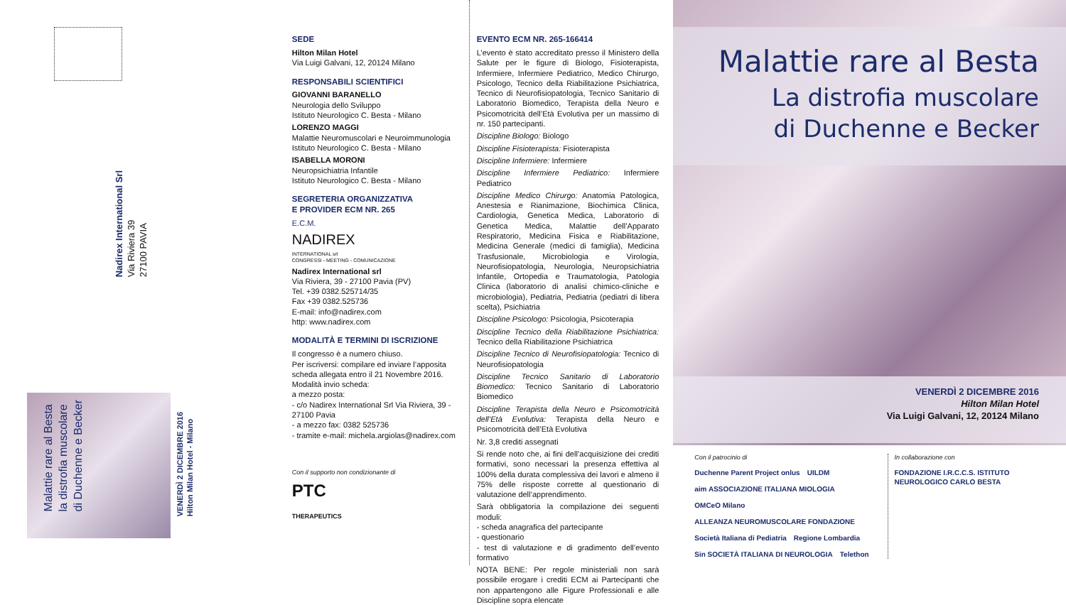Nadirex International Srl
Via Riviera 39
27100 PAVIA
Malattie rare al Besta
la distrofia muscolare
di Duchenne e Becker
VENERDÌ 2 DICEMBRE 2016
Hilton Milan Hotel - Milano
SEDE
Hilton Milan Hotel
Via Luigi Galvani, 12, 20124 Milano
RESPONSABILI SCIENTIFICI
GIOVANNI BARANELLO
Neurologia dello Sviluppo
Istituto Neurologico C. Besta - Milano
LORENZO MAGGI
Malattie Neuromuscolari e Neuroimmunologia
Istituto Neurologico C. Besta - Milano
ISABELLA MORONI
Neuropsichiatria Infantile
Istituto Neurologico C. Besta - Milano
SEGRETERIA ORGANIZZATIVA
E PROVIDER ECM NR. 265
E.C.M.
NADIREX
INTERNATIONAL srl
CONGRESSI - MEETING - COMUNICAZIONE
Nadirex International srl
Via Riviera, 39 - 27100 Pavia (PV)
Tel. +39 0382.525714/35
Fax +39 0382.525736
E-mail: info@nadirex.com
http: www.nadirex.com
MODALITÀ E TERMINI DI ISCRIZIONE
Il congresso è a numero chiuso.
Per iscriversi: compilare ed inviare l’apposita scheda allegata entro il 21 Novembre 2016.
Modalità invio scheda:
a mezzo posta:
- c/o Nadirex International Srl Via Riviera, 39 - 27100 Pavia
- a mezzo fax: 0382 525736
- tramite e-mail: michela.argiolas@nadirex.com
Con il supporto non condizionante di
PTC
THERAPEUTICS
EVENTO ECM NR. 265-166414
L’evento è stato accreditato presso il Ministero della Salute per le figure di Biologo, Fisioterapista, Infermiere, Infermiere Pediatrico, Medico Chirurgo, Psicologo, Tecnico della Riabilitazione Psichiatrica, Tecnico di Neurofisiopatologia, Tecnico Sanitario di Laboratorio Biomedico, Terapista della Neuro e Psicomotricità dell’Età Evolutiva per un massimo di nr. 150 partecipanti.
Discipline Biologo: Biologo
Discipline Fisioterapista: Fisioterapista
Discipline Infermiere: Infermiere
Discipline Infermiere Pediatrico: Infermiere Pediatrico
Discipline Medico Chirurgo: Anatomia Patologica, Anestesia e Rianimazione, Biochimica Clinica, Cardiologia, Genetica Medica, Laboratorio di Genetica Medica, Malattie dell’Apparato Respiratorio, Medicina Fisica e Riabilitazione, Medicina Generale (medici di famiglia), Medicina Trasfusionale, Microbiologia e Virologia, Neurofisiopatologia, Neurologia, Neuropsichiatria Infantile, Ortopedia e Traumatologia, Patologia Clinica (laboratorio di analisi chimico-cliniche e microbiologia), Pediatria, Pediatria (pediatri di libera scelta), Psichiatria
Discipline Psicologo: Psicologia, Psicoterapia
Discipline Tecnico della Riabilitazione Psichiatrica: Tecnico della Riabilitazione Psichiatrica
Discipline Tecnico di Neurofisiopatologia: Tecnico di Neurofisiopatologia
Discipline Tecnico Sanitario di Laboratorio Biomedico: Tecnico Sanitario di Laboratorio Biomedico
Discipline Terapista della Neuro e Psicomotricità dell’Età Evolutiva: Terapista della Neuro e Psicomotricità dell’Età Evolutiva
Nr. 3,8 crediti assegnati
Si rende noto che, ai fini dell’acquisizione dei crediti formativi, sono necessari la presenza effettiva al 100% della durata complessiva dei lavori e almeno il 75% delle risposte corrette al questionario di valutazione dell’apprendimento.
Sarà obbligatoria la compilazione dei seguenti moduli:
- scheda anagrafica del partecipante
- questionario
- test di valutazione e di gradimento dell’evento formativo
NOTA BENE: Per regole ministeriali non sarà possibile erogare i crediti ECM ai Partecipanti che non appartengono alle Figure Professionali e alle Discipline sopra elencate
Malattie rare al Besta
La distrofia muscolare
di Duchenne e Becker
VENERDÌ 2 DICEMBRE 2016
Hilton Milan Hotel
Via Luigi Galvani, 12, 20124 Milano
Con il patrocinio di
Duchenne Parent Project onlus UILDM aim ASSOCIAZIONE ITALIANA MIOLOGIA OMCeO Milano ALLEANZA NEUROMUSCOLARE FONDAZIONE Società Italiana di Pediatria Regione Lombardia Sin SOCIETÀ ITALIANA DI NEUROLOGIA Telethon
In collaborazione con
FONDAZIONE I.R.C.C.S. ISTITUTO NEUROLOGICO CARLO BESTA